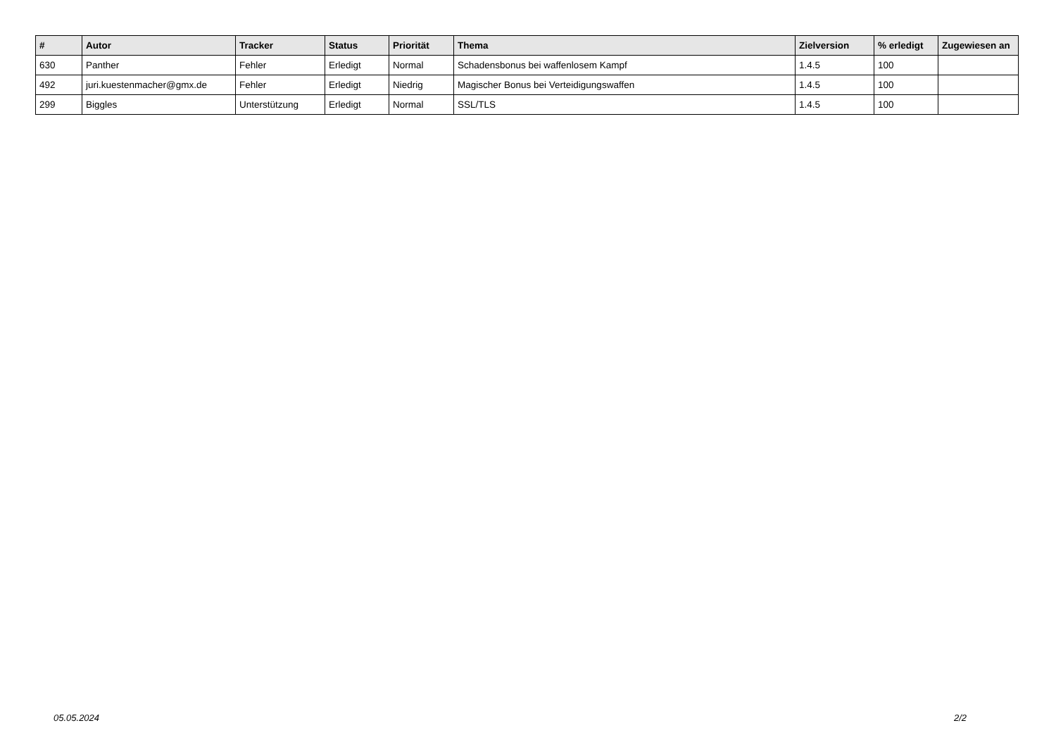| # | Autor | Tracker | Status | Priorität | Thema | Zielversion | % erledigt | Zugewiesen an |
| --- | --- | --- | --- | --- | --- | --- | --- | --- |
| 630 | Panther | Fehler | Erledigt | Normal | Schadensbonus bei waffenlosem Kampf | 1.4.5 | 100 | |
| 492 | juri.kuestenmacher@gmx.de | Fehler | Erledigt | Niedrig | Magischer Bonus bei Verteidigungswaffen | 1.4.5 | 100 | |
| 299 | Biggles | Unterstützung | Erledigt | Normal | SSL/TLS | 1.4.5 | 100 | |
05.05.2024 2/2